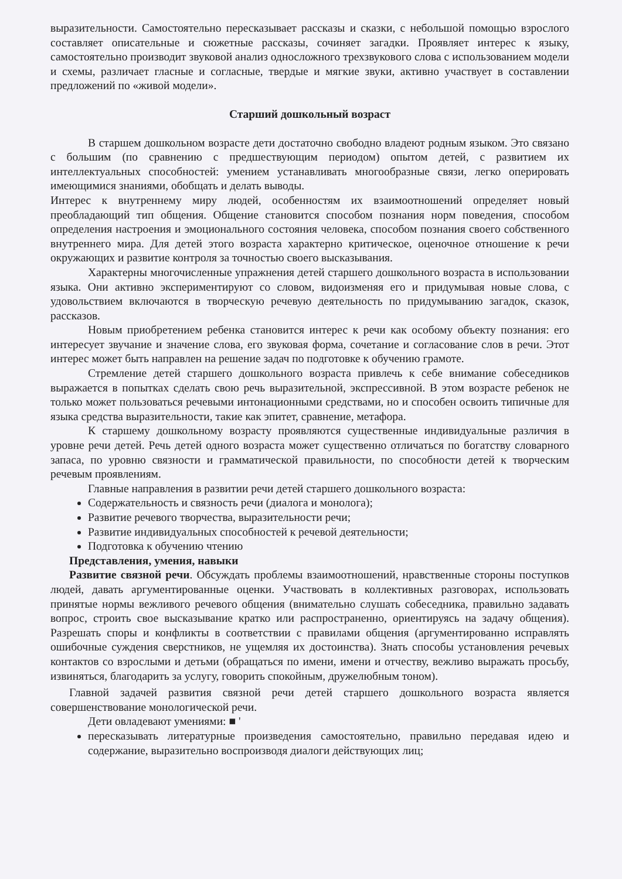выразительности. Самостоятельно пересказывает рассказы и сказки, с небольшой помощью взрослого составляет описательные и сюжетные рассказы, сочиняет загадки. Проявляет интерес к языку, самостоятельно производит звуковой анализ односложного трехзвукового слова с использованием модели и схемы, различает гласные и согласные, твердые и мягкие звуки, активно участвует в составлении предложений по «живой модели».
Старший дошкольный возраст
В старшем дошкольном возрасте дети достаточно свободно владеют родным языком. Это связано с большим (по сравнению с предшествующим периодом) опытом детей, с развитием их интеллектуальных способностей: умением устанавливать многообразные связи, легко оперировать имеющимися знаниями, обобщать и делать выводы.
Интерес к внутреннему миру людей, особенностям их взаимоотношений определяет новый преобладающий тип общения. Общение становится способом познания норм поведения, способом определения настроения и эмоционального состояния человека, способом познания своего собственного внутреннего мира. Для детей этого возраста характерно критическое, оценочное отношение к речи окружающих и развитие контроля за точностью своего высказывания.
Характерны многочисленные упражнения детей старшего дошкольного возраста в использовании языка. Они активно экспериментируют со словом, видоизменяя его и придумывая новые слова, с удовольствием включаются в творческую речевую деятельность по придумыванию загадок, сказок, рассказов.
Новым приобретением ребенка становится интерес к речи как особому объекту познания: его интересует звучание и значение слова, его звуковая форма, сочетание и согласование слов в речи. Этот интерес может быть направлен на решение задач по подготовке к обучению грамоте.
Стремление детей старшего дошкольного возраста привлечь к себе внимание собеседников выражается в попытках сделать свою речь выразительной, экспрессивной. В этом возрасте ребенок не только может пользоваться речевыми интонационными средствами, но и способен освоить типичные для языка средства выразительности, такие как эпитет, сравнение, метафора.
К старшему дошкольному возрасту проявляются существенные индивидуальные различия в уровне речи детей. Речь детей одного возраста может существенно отличаться по богатству словарного запаса, по уровню связности и грамматической правильности, по способности детей к творческим речевым проявлениям.
Главные направления в развитии речи детей старшего дошкольного возраста:
Содержательность и связность речи (диалога и монолога);
Развитие речевого творчества, выразительности речи;
Развитие индивидуальных способностей к речевой деятельности;
Подготовка к обучению чтению
Представления, умения, навыки
Развитие связной речи. Обсуждать проблемы взаимоотношений, нравственные стороны поступков людей, давать аргументированные оценки. Участвовать в коллективных разговорах, использовать принятые нормы вежливого речевого общения (внимательно слушать собеседника, правильно задавать вопрос, строить свое высказывание кратко или распространенно, ориентируясь на задачу общения). Разрешать споры и конфликты в соответствии с правилами общения (аргументированно исправлять ошибочные суждения сверстников, не ущемляя их достоинства). Знать способы установления речевых контактов со взрослыми и детьми (обращаться по имени, имени и отчеству, вежливо выражать просьбу, извиняться, благодарить за услугу, говорить спокойным, дружелюбным тоном).
Главной задачей развития связной речи детей старшего дошкольного возраста является совершенствование монологической речи.
Дети овладевают умениями: ■ '
пересказывать литературные произведения самостоятельно, правильно передавая идею и содержание, выразительно воспроизводя диалоги действующих лиц;